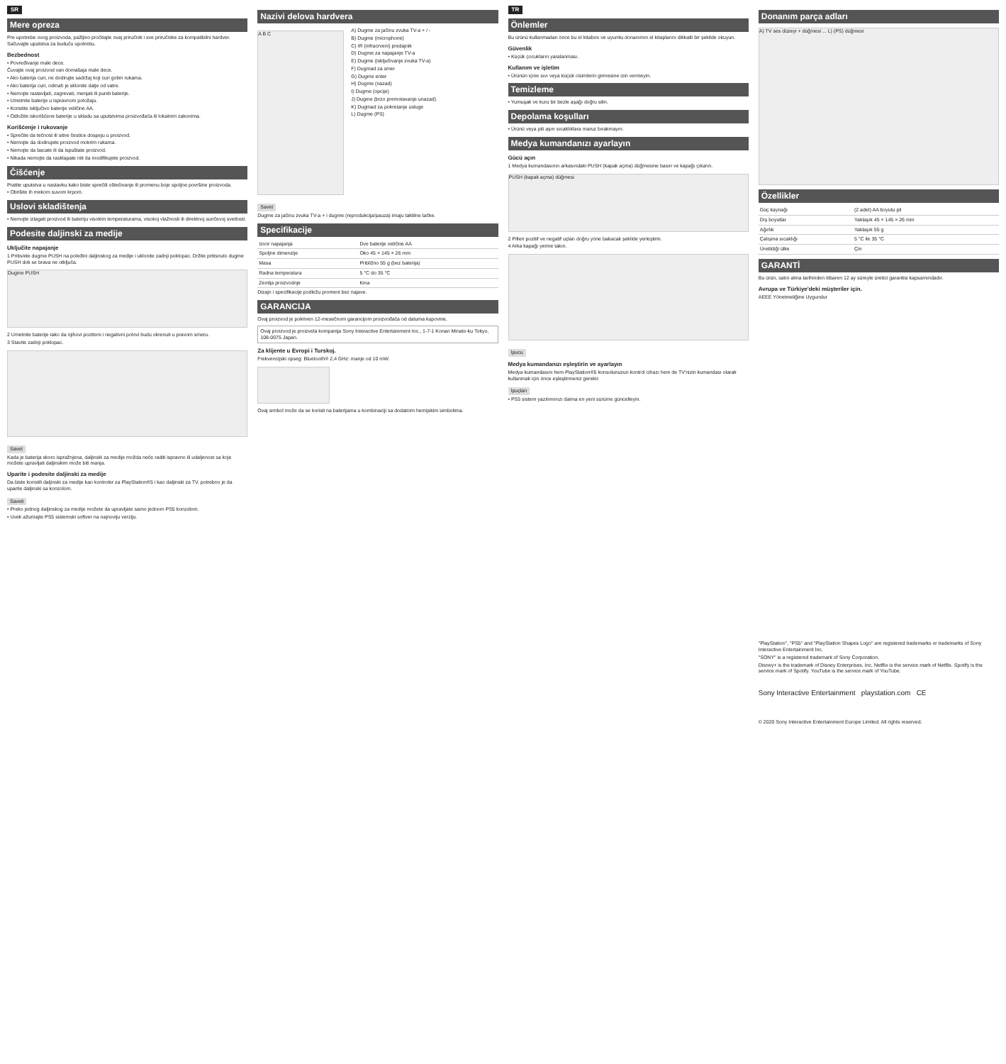SR
Mere opreza
Pre upotrebe ovog proizvoda, pažljivo pročitajte ovaj priručnik i sve priručnike za kompatibilni hardver. Sačuvajte uputstva za buduću upotrebu.
Bezbednost
• Povređivanje male dece.
Čuvajte ovaj proizvod van domašaja male dece.
• Ako baterija curi, ne dodirujte sadržaj koji curi golim rukama.
• Ako baterija curi, odmah je sklonite dalje od vatre.
• Nemojte rastavljati, zagrevati, menjati ili puniti baterije.
• Umetnite baterije u ispravnom položaju.
• Koristite isključivo baterije veličine AA.
• Odložite iskorišćene baterije u skladu sa uputstvima proizvođača ili lokalnim zakonima.
Korišćenje i rukovanje
• Sprečite da tečnost ili sitne čestice dospeju u proizvod.
• Nemojte da dodirujete proizvod mokrim rukama.
• Nemojte da bacate ili da ispuštate proizvod.
• Nikada nemojte da rasklapate niti da modifikujete proizvod.
Čišćenje
Pratite uputstva u nastavku kako biste sprečili oštećivanje ili promenu boje spoljne površine proizvoda.
• Obrišite ih mekom suvom krpom.
Uslovi skladištenja
• Nemojte izlagati proizvod ili bateriju visokim temperaturama, visokoj vlažnosti ili direktnoj sunčevoj svetlosti.
Podesite daljinski za medije
Uključite napajanje
1 Pritisnite dugme PUSH na poleđini daljinskog za medije i uklonite zadnji poklopac. Držite pritisnuto dugme PUSH dok se brava ne otključa.
Dugme PUSH
2 Umetnite baterije tako da njihovi pozitivni i negativni polovi budu okrenuti u pravom smeru.
3 Stavite zadnji poklopac.
Savet
Kada je baterija skoro ispražnjena, daljinski za medije možda neće raditi ispravno ili udaljenost sa koje možete upravljati daljinskim može biti manja.
Uparite i podesite daljinski za medije
Da biste koristili daljinski za medije kao kontroler za PlayStation®5 i kao daljinski za TV, potrebno je da uparite daljinski sa konzolom.
Saveti
• Preko jednog daljinskog za medije možete da upravljate samo jednom PS5 konzolom.
• Uvek ažurirajte PS5 sistemski softver na najnoviju verziju.
Nazivi delova hardvera
A B C
A) Dugme za jačinu zvuka TV-a + / -
B) Dugme (microphone)
C) IR (infracrveni) predajnik
D) Dugme za napajanje TV-a
E) Dugme (isključivanje zvuka TV-a)
F) Dugmad za smer
G) Dugme enter
H) Dugme (nazad)
I) Dugme (opcije)
J) Dugme (brzo premotavanje unazad)
K) Dugmad za pokretanje usluge
L) Dugme (PS)
Savet
Dugme za jačinu zvuka TV-a + i dugme (reprodukcija/pauza) imaju taktilne tačke.
Specifikacije
| Izvor napajanja | Dve baterije veličine AA |
| Spoljne dimenzije | Oko 45 × 145 × 26 mm |
| Masa | Približno 55 g (bez baterija) |
| Radna temperatura | 5 °C do 35 °C |
| Zemlja proizvodnje | Kina |
Dizajn i specifikacije podležu promeni bez najave.
GARANCIJA
Ovaj proizvod je pokriven 12-mesečnom garancijom proizvođača od datuma kupovine.
Ovaj proizvod je proizvela kompanija Sony Interactive Entertainment Inc., 1-7-1 Konan Minato-ku Tokyo, 108-0075 Japan.
Za klijente u Evropi i Turskoj.
Frekvencijski opseg: Bluetooth® 2,4 GHz: manje od 10 mW.
Ovaj simbol može da se koristi na baterijama u kombinaciji sa dodatnim hemijskim simbolima.
TR
Önlemler
Bu ürünü kullanmadan önce bu el kitabını ve uyumlu donanımın el kitaplarını dikkatli bir şekilde okuyun.
Güvenlik
• Küçük çocukların yaralanması.
Kullanım ve işletim
• Ürünün içine sıvı veya küçük cisimlerin girmesine izin vermeyin.
Temizleme
• Yumuşak ve kuru bir bezle aşağı doğru silin.
Depolama koşulları
• Ürünü veya pili aşırı sıcaklıklara maruz bırakmayın.
Medya kumandanızı ayarlayın
Gücü açın
1 Medya kumandasının arkasındaki PUSH (kapak açma) düğmesine basın ve kapağı çıkarın.
PUSH (kapak açma) düğmesi
2 Pilleri pozitif ve negatif uçları doğru yöne bakacak şekilde yerleştirin.
4 Arka kapağı yerine takın.
İpucu
Medya kumandanızı eşleştirin ve ayarlayın
Medya kumandasını hem PlayStation®5 konsolunuzun kontrol cihazı hem de TV'nizin kumandası olarak kullanmak için önce eşleştirmeniz gerekir.
İpuçları
• PS5 sistem yazılımınızı daima en yeni sürüme güncelleyin.
Donanım parça adları
A) TV ses düzeyi + düğmesi ... L) (PS) düğmesi
Özellikler
| Güç kaynağı | (2 adet) AA boyutu pil |
| Dış boyutlar | Yaklaşık 45 × 145 × 26 mm |
| Ağırlık | Yaklaşık 55 g |
| Çalışma sıcaklığı | 5 °C ile 35 °C |
| Üretildiği ülke | Çin |
GARANTİ
Bu ürün, satın alma tarihinden itibaren 12 ay süreyle üretici garantisi kapsamındadır.
Avrupa ve Türkiye'deki müşteriler için.
AEEE Yönetmeliğine Uygundur
"PlayStation", "PS5" and "PlayStation Shapes Logo" are registered trademarks or trademarks of Sony Interactive Entertainment Inc.
"SONY" is a registered trademark of Sony Corporation.
Disney+ is the trademark of Disney Enterprises, Inc. Netflix is the service mark of Netflix. Spotify is the service mark of Spotify. YouTube is the service mark of YouTube.
Sony Interactive Entertainment playstation.com CE
© 2020 Sony Interactive Entertainment Europe Limited. All rights reserved.